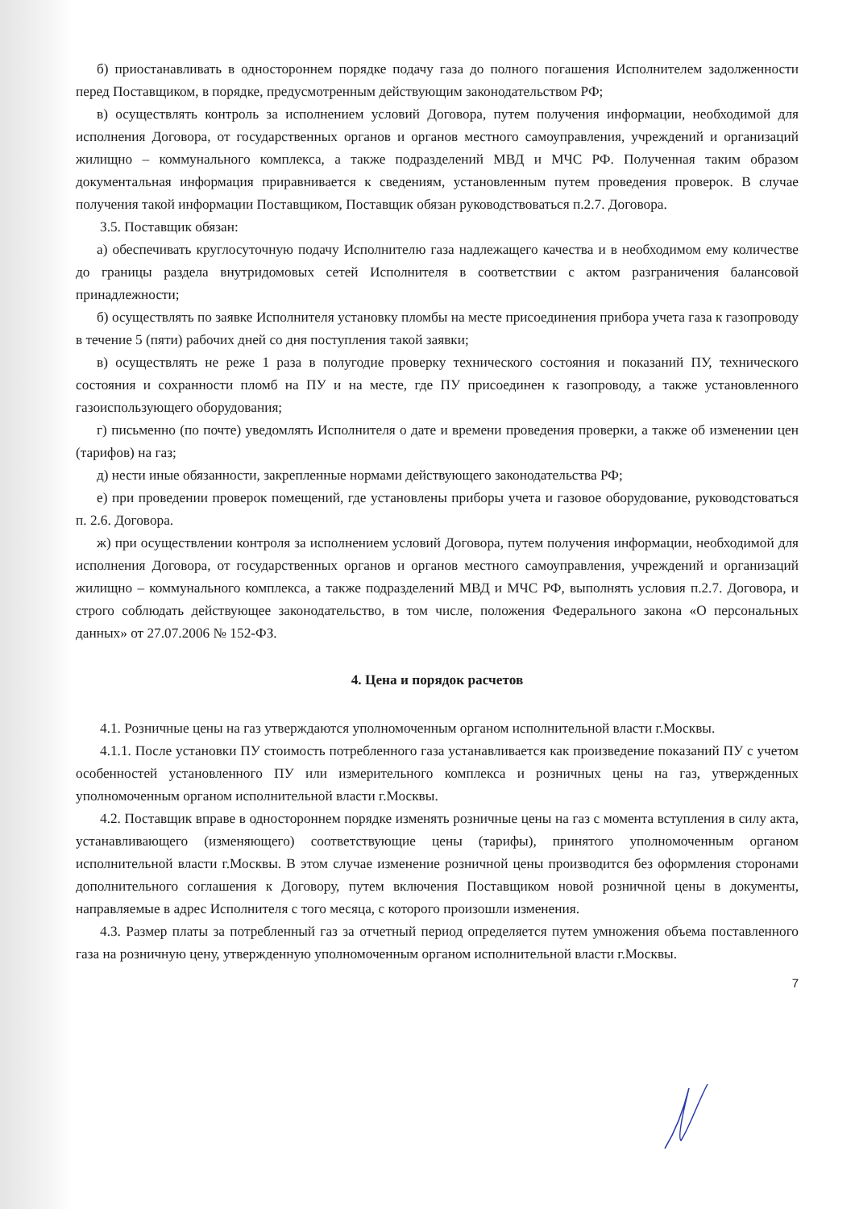б) приостанавливать в одностороннем порядке подачу газа до полного погашения Исполнителем задолженности перед Поставщиком, в порядке, предусмотренным действующим законодательством РФ;
в) осуществлять контроль за исполнением условий Договора, путем получения информации, необходимой для исполнения Договора, от государственных органов и органов местного самоуправления, учреждений и организаций жилищно – коммунального комплекса, а также подразделений МВД и МЧС РФ. Полученная таким образом документальная информация приравнивается к сведениям, установленным путем проведения проверок. В случае получения такой информации Поставщиком, Поставщик обязан руководствоваться п.2.7. Договора.
3.5. Поставщик обязан:
а) обеспечивать круглосуточную подачу Исполнителю газа надлежащего качества и в необходимом ему количестве до границы раздела внутридомовых сетей Исполнителя в соответствии с актом разграничения балансовой принадлежности;
б) осуществлять по заявке Исполнителя установку пломбы на месте присоединения прибора учета газа к газопроводу в течение 5 (пяти) рабочих дней со дня поступления такой заявки;
в) осуществлять не реже 1 раза в полугодие проверку технического состояния и показаний ПУ, технического состояния и сохранности пломб на ПУ и на месте, где ПУ присоединен к газопроводу, а также установленного газоиспользующего оборудования;
г) письменно (по почте) уведомлять Исполнителя о дате и времени проведения проверки, а также об изменении цен (тарифов) на газ;
д) нести иные обязанности, закрепленные нормами действующего законодательства РФ;
е) при проведении проверок помещений, где установлены приборы учета и газовое оборудование, руководстоваться п. 2.6. Договора.
ж) при осуществлении контроля за исполнением условий Договора, путем получения информации, необходимой для исполнения Договора, от государственных органов и органов местного самоуправления, учреждений и организаций жилищно – коммунального комплекса, а также подразделений МВД и МЧС РФ, выполнять условия п.2.7. Договора, и строго соблюдать действующее законодательство, в том числе, положения Федерального закона «О персональных данных» от 27.07.2006 № 152-ФЗ.
4. Цена и порядок расчетов
4.1. Розничные цены на газ утверждаются уполномоченным органом исполнительной власти г.Москвы.
4.1.1. После установки ПУ стоимость потребленного газа устанавливается как произведение показаний ПУ с учетом особенностей установленного ПУ или измерительного комплекса и розничных цены на газ, утвержденных уполномоченным органом исполнительной власти г.Москвы.
4.2. Поставщик вправе в одностороннем порядке изменять розничные цены на газ с момента вступления в силу акта, устанавливающего (изменяющего) соответствующие цены (тарифы), принятого уполномоченным органом исполнительной власти г.Москвы. В этом случае изменение розничной цены производится без оформления сторонами дополнительного соглашения к Договору, путем включения Поставщиком новой розничной цены в документы, направляемые в адрес Исполнителя с того месяца, с которого произошли изменения.
4.3. Размер платы за потребленный газ за отчетный период определяется путем умножения объема поставленного газа на розничную цену, утвержденную уполномоченным органом исполнительной власти г.Москвы.
7